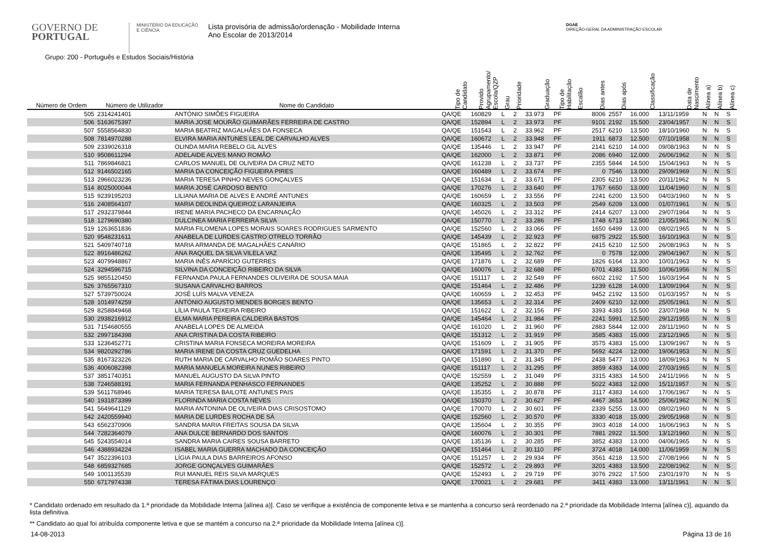GOVERNO DE
PORTUGAL
MINISTÉRIO DA EDUCAÇÃO
E CIÊNCIA
Lista provisória de admissão/ordenação - Mobilidade Interna
Ano Escolar de 2013/2014
DGAE
DIREÇÃO-GERAL DA ADMINISTRAÇÃO ESCOLAR
Grupo: 200 - Português e Estudos Sociais/História
| Número de Ordem | Número de Utilizador | Nome do Candidato | Tipo de Candidato | Provido Agrupamento/ Escola/QZP | Grau | Prioridade | Graduação | Tipo de Habilitação | Escalão | Dias antes | Dias após | Classificação | Data de Nascimento | Alínea a) | Alínea b) | Alínea c) |
| --- | --- | --- | --- | --- | --- | --- | --- | --- | --- | --- | --- | --- | --- | --- | --- | --- |
| 505 | 2314241401 | ANTÓNIO SIMÕES FIGUEIRA | QA/QE | 160829 | L | 2 | 33.973 | PF | | 8006 | 2557 | 16.000 | 13/11/1959 | N | N | S |
| 506 | 5163675397 | MARIA JOSE MOURÃO GUIMARÃES FERREIRA DE CASTRO | QA/QE | 152894 | L | 2 | 33.973 | PF | | 9101 | 2192 | 15.500 | 23/04/1957 | N | N | S |
| 507 | 5558564830 | MARIA BEATRIZ MAGALHÃES DA FONSECA | QA/QE | 151543 | L | 2 | 33.962 | PF | | 2517 | 6210 | 13.500 | 18/10/1960 | N | N | S |
| 508 | 7814970288 | ELVIRA MARIA ANTUNES LEAL DE CARVALHO ALVES | QA/QE | 160672 | L | 2 | 33.948 | PF | | 1911 | 6873 | 12.500 | 07/10/1958 | N | N | S |
| 509 | 2339026318 | OLINDA MARIA REBELO GIL ALVES | QA/QE | 135446 | L | 2 | 33.947 | PF | | 2141 | 6210 | 14.000 | 09/08/1963 | N | N | S |
| 510 | 9508611294 | ADELAIDE ALVES MANO ROMÃO | QA/QE | 162000 | L | 2 | 33.871 | PF | | 2086 | 6940 | 12.000 | 26/06/1962 | N | N | S |
| 511 | 7869846821 | CARLOS MANUEL DE OLIVEIRA DA CRUZ NETO | QA/QE | 161238 | L | 2 | 33.737 | PF | | 2355 | 5844 | 14.500 | 15/04/1963 | N | N | S |
| 512 | 9146502165 | MARIA DA CONCEIÇÃO FIGUEIRA PIRES | QA/QE | 160489 | L | 2 | 33.674 | PF | | 0 | 7546 | 13.000 | 29/09/1969 | N | N | S |
| 513 | 2966023236 | MARIA TERESA PINHO NEVES GONÇALVES | QA/QE | 151634 | L | 2 | 33.671 | PF | | 2305 | 6210 | 13.500 | 20/11/1962 | N | N | S |
| 514 | 8025000044 | MARIA JOSÉ CARDOSO BENTO | QA/QE | 170276 | L | 2 | 33.640 | PF | | 1767 | 6650 | 13.000 | 11/04/1960 | N | N | S |
| 515 | 9239195203 | LILIANA MARIA DE ALVES E ANDRÉ ANTUNES | QA/QE | 160659 | L | 2 | 33.556 | PF | | 2241 | 6200 | 13.500 | 04/03/1960 | N | N | S |
| 516 | 2408564107 | MARIA DEOLINDA QUEIROZ LARANJEIRA | QA/QE | 160325 | L | 2 | 33.503 | PF | | 2549 | 6209 | 13.000 | 01/07/1961 | N | N | S |
| 517 | 2932379844 | IRENE MARIA PACHECO DA ENCARNAÇÃO | QA/QE | 145026 | L | 2 | 33.312 | PF | | 2414 | 6207 | 13.000 | 29/07/1964 | N | N | S |
| 518 | 1279690380 | DULCINEA MARIA FERREIRA SILVA | QA/QE | 150770 | L | 2 | 33.286 | PF | | 1748 | 6713 | 12.500 | 21/05/1961 | N | N | S |
| 519 | 1263651836 | MARIA FILOMENA LOPES MORAIS SOARES RODRIGUES SARMENTO | QA/QE | 152560 | L | 2 | 33.066 | PF | | 1650 | 6499 | 13.000 | 08/02/1965 | N | N | S |
| 520 | 9548231611 | ANABELA DE LURDES CASTRO OTRELO TORRÃO | QA/QE | 145439 | L | 2 | 32.923 | PF | | 6875 | 2922 | 15.500 | 16/10/1963 | N | N | S |
| 521 | 5409740718 | MARIA ARMANDA DE MAGALHÃES CANÁRIO | QA/QE | 151865 | L | 2 | 32.822 | PF | | 2415 | 6210 | 12.500 | 26/08/1963 | N | N | S |
| 522 | 8916486262 | ANA RAQUEL DA SILVA VILELA VAZ | QA/QE | 135495 | L | 2 | 32.762 | PF | | 0 | 7578 | 12.000 | 29/04/1967 | N | N | S |
| 523 | 4079948867 | MARIA INÊS APARÍCIO GUTERRES | QA/QE | 171876 | L | 2 | 32.689 | PF | | 1826 | 6164 | 13.300 | 10/01/1963 | N | N | S |
| 524 | 3294596715 | SILVINA DA CONCEIÇÃO RIBEIRO DA SILVA | QA/QE | 160076 | L | 2 | 32.688 | PF | | 6701 | 4383 | 11.500 | 10/06/1956 | N | N | S |
| 525 | 9855120450 | FERNANDA PAULA FERNANDES OLIVEIRA DE SOUSA MAIA | QA/QE | 151117 | L | 2 | 32.549 | PF | | 6602 | 2192 | 17.500 | 16/03/1964 | N | N | S |
| 526 | 3765567310 | SUSANA CARVALHO BARROS | QA/QE | 151464 | L | 2 | 32.486 | PF | | 1239 | 6128 | 14.000 | 13/09/1964 | N | N | S |
| 527 | 5739750024 | JOSÉ LUÍS MALVA VENEZA | QA/QE | 160659 | L | 2 | 32.453 | PF | | 9452 | 2192 | 13.500 | 01/03/1957 | N | N | S |
| 528 | 1014974259 | ANTÓNIO AUGUSTO MENDES BORGES BENTO | QA/QE | 135653 | L | 2 | 32.314 | PF | | 2409 | 6210 | 12.000 | 25/05/1961 | N | N | S |
| 529 | 8258849468 | LÍLIA PAULA TEIXEIRA RIBEIRO | QA/QE | 151622 | L | 2 | 32.156 | PF | | 3393 | 4383 | 15.500 | 23/07/1968 | N | N | S |
| 530 | 2938216912 | ELMA MARIA PEREIRA CALDEIRA BASTOS | QA/QE | 145464 | L | 2 | 31.984 | PF | | 2241 | 5991 | 12.500 | 29/12/1955 | N | N | S |
| 531 | 7154680555 | ANABELA LOPES DE ALMEIDA | QA/QE | 161020 | L | 2 | 31.960 | PF | | 2883 | 5844 | 12.000 | 28/11/1960 | N | N | S |
| 532 | 2997184398 | ANA CRISTINA DA COSTA RIBEIRO | QA/QE | 151312 | L | 2 | 31.919 | PF | | 3585 | 4383 | 15.000 | 23/12/1965 | N | N | S |
| 533 | 1236452771 | CRISTINA MARIA FONSECA MOREIRA MOREIRA | QA/QE | 151609 | L | 2 | 31.905 | PF | | 3575 | 4383 | 15.000 | 13/09/1967 | N | N | S |
| 534 | 9820292786 | MARIA IRENE DA COSTA CRUZ GUEDELHA | QA/QE | 171591 | L | 2 | 31.370 | PF | | 5692 | 4224 | 12.000 | 19/06/1953 | N | N | S |
| 535 | 8167323226 | RUTH MARIA DE CARVALHO ROMÃO SOARES PINTO | QA/QE | 151890 | L | 2 | 31.345 | PF | | 2438 | 5477 | 13.000 | 18/09/1963 | N | N | S |
| 536 | 4006082398 | MARIA MANUELA MOREIRA NUNES RIBEIRO | QA/QE | 151117 | L | 2 | 31.295 | PF | | 3859 | 4383 | 14.000 | 27/03/1965 | N | N | S |
| 537 | 3851740351 | MANUEL AUGUSTO DA SILVA PINTO | QA/QE | 152559 | L | 2 | 31.049 | PF | | 3315 | 4383 | 14.500 | 24/11/1966 | N | N | S |
| 538 | 7246588191 | MARIA FERNANDA PENHASCO FERNANDES | QA/QE | 135252 | L | 2 | 30.888 | PF | | 5022 | 4383 | 12.000 | 15/11/1957 | N | N | S |
| 539 | 5611768946 | MARIA TERESA BAILOTE ANTUNES PAIS | QA/QE | 135355 | L | 2 | 30.878 | PF | | 3117 | 4383 | 14.600 | 17/06/1967 | N | N | S |
| 540 | 1931873399 | FLORINDA MARIA COSTA NEVES | QA/QE | 150370 | L | 2 | 30.627 | PF | | 4467 | 3653 | 14.500 | 25/06/1962 | N | N | S |
| 541 | 5649641129 | MARIA ANTONINA DE OLIVEIRA DIAS CRISOSTOMO | QA/QE | 170070 | L | 2 | 30.601 | PF | | 2339 | 5255 | 13.000 | 08/02/1960 | N | N | S |
| 542 | 2420559940 | MARIA DE LURDES ROCHA DE SÁ | QA/QE | 152560 | L | 2 | 30.570 | PF | | 3330 | 4018 | 15.000 | 29/05/1968 | N | N | S |
| 543 | 6562370906 | SANDRA MARIA FREITAS SOUSA DA SILVA | QA/QE | 135604 | L | 2 | 30.355 | PF | | 3903 | 4018 | 14.000 | 16/06/1963 | N | N | S |
| 544 | 7282364079 | ANA DULCE BERNARDO DOS SANTOS | QA/QE | 160076 | L | 2 | 30.301 | PF | | 7881 | 2922 | 11.500 | 13/12/1960 | N | N | S |
| 545 | 5243554014 | SANDRA MARIA CAIRES SOUSA BARRETO | QA/QE | 135136 | L | 2 | 30.285 | PF | | 3852 | 4383 | 13.000 | 04/06/1965 | N | N | S |
| 546 | 4388934224 | ISABEL MARIA GUERRA MACHADO DA CONCEIÇÃO | QA/QE | 151464 | L | 2 | 30.110 | PF | | 3724 | 4018 | 14.000 | 11/06/1959 | N | N | S |
| 547 | 3522396103 | LÍGIA PAULA DIAS BARREIROS AFONSO | QA/QE | 151257 | L | 2 | 29.934 | PF | | 3561 | 4218 | 13.500 | 27/08/1966 | N | N | S |
| 548 | 6859327685 | JORGE GONÇALVES GUIMARÃES | QA/QE | 152572 | L | 2 | 29.893 | PF | | 3201 | 4383 | 13.500 | 22/08/1962 | N | N | S |
| 549 | 1001135539 | RUI MANUEL REIS SILVA MARQUES | QA/QE | 152493 | L | 2 | 29.719 | PF | | 3076 | 2922 | 17.500 | 23/01/1970 | N | N | S |
| 550 | 6717974338 | TERESA FÁTIMA DIAS LOURENÇO | QA/QE | 170021 | L | 2 | 29.681 | PF | | 3411 | 4383 | 13.000 | 13/11/1961 | N | N | S |
* Candidato ordenado em resultado da 1.ª prioridade da Mobilidade Interna [alínea a)]. Caso se verifique a existência de componente letiva e se mantenha a concurso será reordenado na 2.ª prioridade da Mobilidade Interna [alínea c)], aquando da lista definitiva.
** Candidato ao qual foi atribuída componente letiva e que se mantém a concurso na 2.ª prioridade da Mobilidade Interna [alínea c)].
14-08-2013 Página 13 de 16